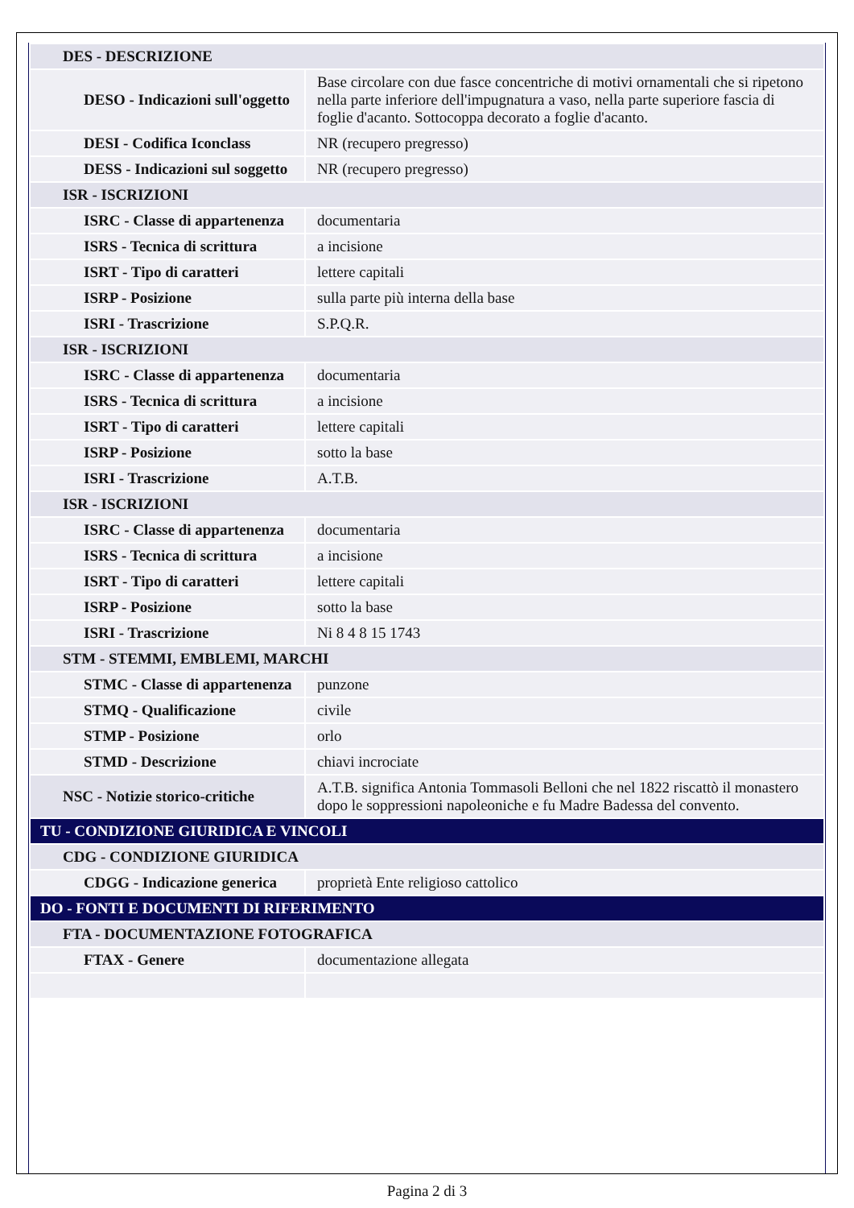| DES - DESCRIZIONE | |
| DESO - Indicazioni sull'oggetto | Base circolare con due fasce concentriche di motivi ornamentali che si ripetono nella parte inferiore dell'impugnatura a vaso, nella parte superiore fascia di foglie d'acanto. Sottocoppa decorato a foglie d'acanto. |
| DESI - Codifica Iconclass | NR (recupero pregresso) |
| DESS - Indicazioni sul soggetto | NR (recupero pregresso) |
| ISR - ISCRIZIONI | |
| ISRC - Classe di appartenenza | documentaria |
| ISRS - Tecnica di scrittura | a incisione |
| ISRT - Tipo di caratteri | lettere capitali |
| ISRP - Posizione | sulla parte più interna della base |
| ISRI - Trascrizione | S.P.Q.R. |
| ISR - ISCRIZIONI | |
| ISRC - Classe di appartenenza | documentaria |
| ISRS - Tecnica di scrittura | a incisione |
| ISRT - Tipo di caratteri | lettere capitali |
| ISRP - Posizione | sotto la base |
| ISRI - Trascrizione | A.T.B. |
| ISR - ISCRIZIONI | |
| ISRC - Classe di appartenenza | documentaria |
| ISRS - Tecnica di scrittura | a incisione |
| ISRT - Tipo di caratteri | lettere capitali |
| ISRP - Posizione | sotto la base |
| ISRI - Trascrizione | Ni 8 4 8 15 1743 |
| STM - STEMMI, EMBLEMI, MARCHI | |
| STMC - Classe di appartenenza | punzone |
| STMQ - Qualificazione | civile |
| STMP - Posizione | orlo |
| STMD - Descrizione | chiavi incrociate |
| NSC - Notizie storico-critiche | A.T.B. significa Antonia Tommasoli Belloni che nel 1822 riscattò il monastero dopo le soppressioni napoleoniche e fu Madre Badessa del convento. |
| TU - CONDIZIONE GIURIDICA E VINCOLI | |
| CDG - CONDIZIONE GIURIDICA | |
| CDGG - Indicazione generica | proprietà Ente religioso cattolico |
| DO - FONTI E DOCUMENTI DI RIFERIMENTO | |
| FTA - DOCUMENTAZIONE FOTOGRAFICA | |
| FTAX - Genere | documentazione allegata |
Pagina 2 di 3